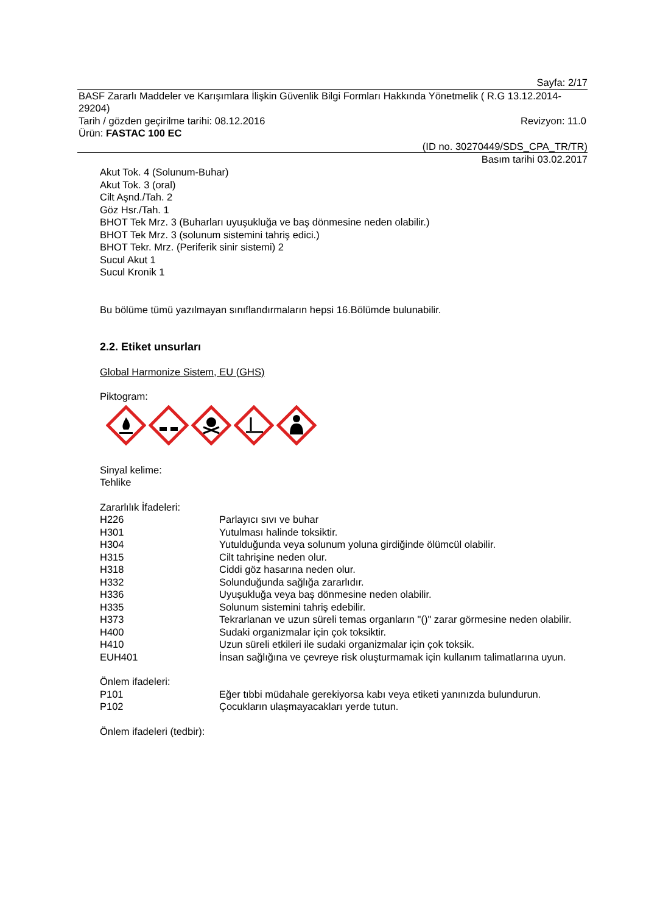Sayfa: 2/17
BASF Zararlı Maddeler ve Karışımlara İlişkin Güvenlik Bilgi Formları Hakkında Yönetmelik ( R.G 13.12.2014-29204)
Tarih / gözden geçirilme tarihi: 08.12.2016 Revizyon: 11.0
Ürün: FASTAC 100 EC
(ID no. 30270449/SDS_CPA_TR/TR)
Basım tarihi 03.02.2017
Akut Tok. 4 (Solunum-Buhar)
Akut Tok. 3 (oral)
Cilt Aşnd./Tah. 2
Göz Hsr./Tah. 1
BHOT Tek Mrz. 3 (Buharları uyuşukluğa ve baş dönmesine neden olabilir.)
BHOT Tek Mrz. 3 (solunum sistemini tahriş edici.)
BHOT Tekr. Mrz. (Periferik sinir sistemi) 2
Sucul Akut 1
Sucul Kronik 1
Bu bölüme tümü yazılmayan sınıflandırmaların hepsi 16.Bölümde bulunabilir.
2.2. Etiket unsurları
Global Harmonize Sistem, EU (GHS)
Piktogram:
Sinyal kelime:
Tehlike
Zararlılık İfadeleri:
| H226 | Parlayıcı sıvı ve buhar |
| H301 | Yutulması halinde toksiktir. |
| H304 | Yutulduğunda veya solunum yoluna girdiğinde ölümcül olabilir. |
| H315 | Cilt tahrişine neden olur. |
| H318 | Ciddi göz hasarına neden olur. |
| H332 | Solunduğunda sağlığa zararlıdır. |
| H336 | Uyuşukluğa veya baş dönmesine neden olabilir. |
| H335 | Solunum sistemini tahriş edebilir. |
| H373 | Tekrarlanan ve uzun süreli temas organların "()" zarar görmesine neden olabilir. |
| H400 | Sudaki organizmalar için çok toksiktir. |
| H410 | Uzun süreli etkileri ile sudaki organizmalar için çok toksik. |
| EUH401 | İnsan sağlığına ve çevreye risk oluşturmamak için kullanım talimatlarına uyun. |
Önlem ifadeleri:
| P101 | Eğer tıbbi müdahale gerekiyorsa kabı veya etiketi yanınızda bulundurun. |
| P102 | Çocukların ulaşmayacakları yerde tutun. |
Önlem ifadeleri (tedbir):